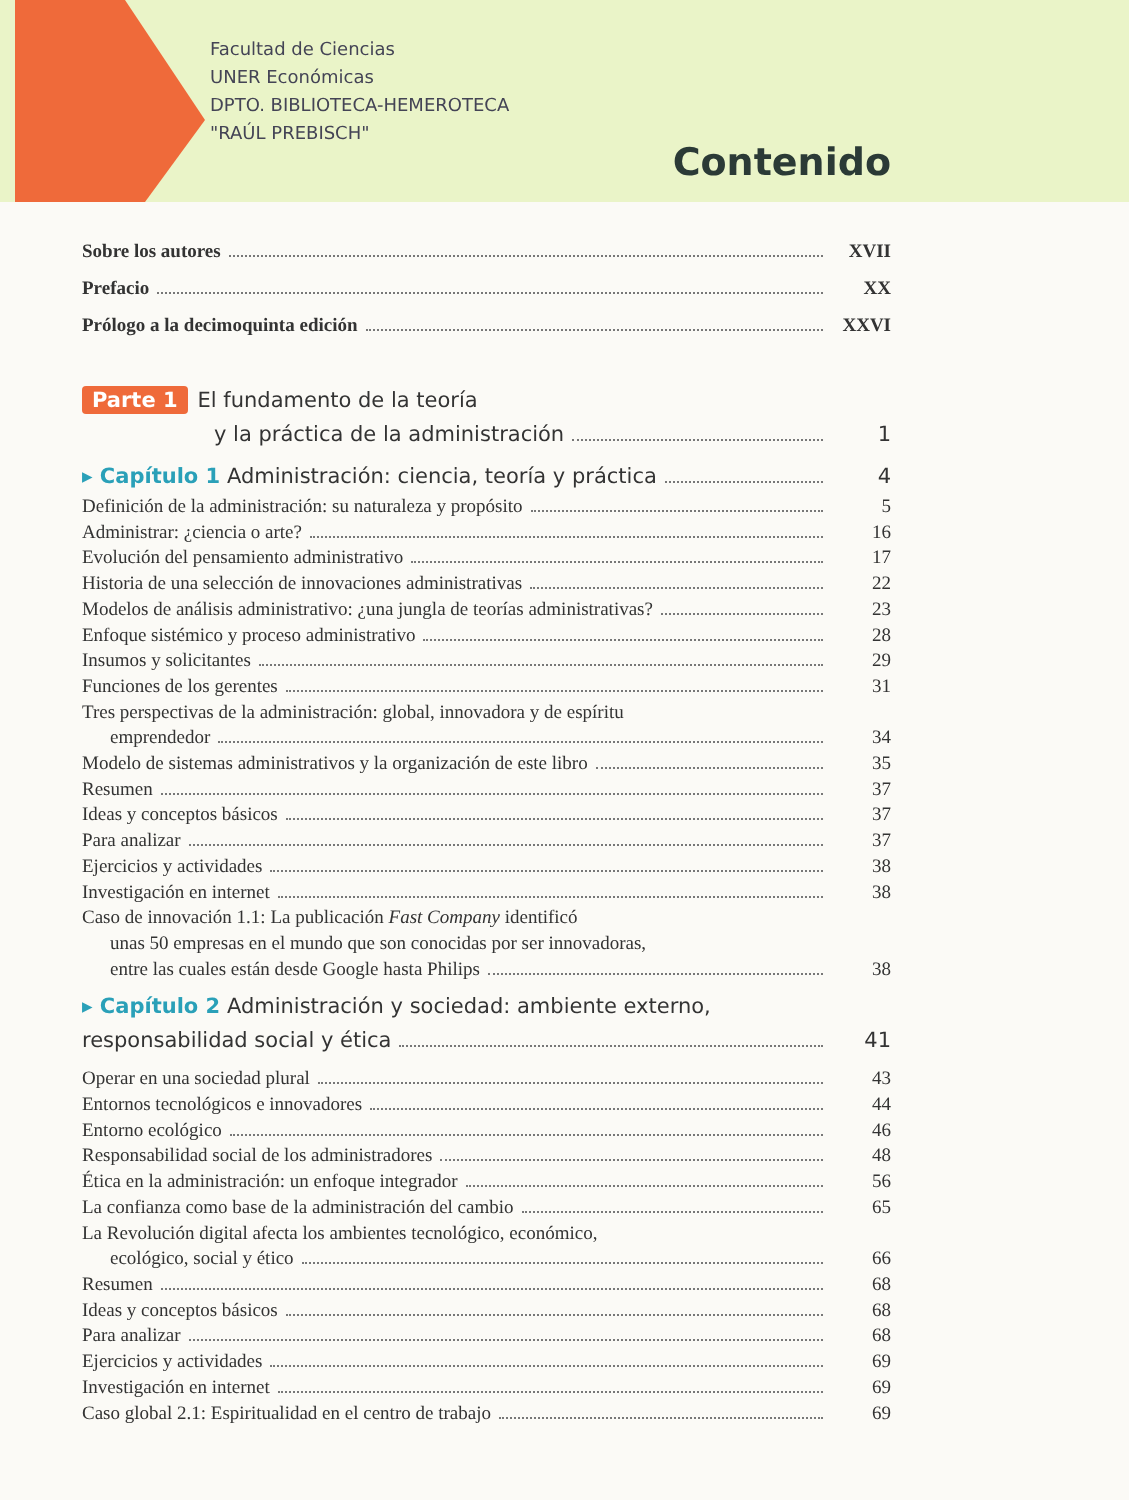Facultad de Ciencias
UNER Económicas
DPTO. BIBLIOTECA-HEMEROTECA
"RAÚL PREBISCH"
Contenido
Sobre los autores XVII
Prefacio XX
Prólogo a la decimoquinta edición XXVI
Parte 1 El fundamento de la teoría
y la práctica de la administración 1
▸ Capítulo 1 Administración: ciencia, teoría y práctica 4
Definición de la administración: su naturaleza y propósito 5
Administrar: ¿ciencia o arte? 16
Evolución del pensamiento administrativo 17
Historia de una selección de innovaciones administrativas 22
Modelos de análisis administrativo: ¿una jungla de teorías administrativas? 23
Enfoque sistémico y proceso administrativo 28
Insumos y solicitantes 29
Funciones de los gerentes 31
Tres perspectivas de la administración: global, innovadora y de espíritu
emprendedor 34
Modelo de sistemas administrativos y la organización de este libro 35
Resumen 37
Ideas y conceptos básicos 37
Para analizar 37
Ejercicios y actividades 38
Investigación en internet 38
Caso de innovación 1.1: La publicación Fast Company identificó
unas 50 empresas en el mundo que son conocidas por ser innovadoras,
entre las cuales están desde Google hasta Philips 38
▸ Capítulo 2 Administración y sociedad: ambiente externo,
responsabilidad social y ética 41
Operar en una sociedad plural 43
Entornos tecnológicos e innovadores 44
Entorno ecológico 46
Responsabilidad social de los administradores 48
Ética en la administración: un enfoque integrador 56
La confianza como base de la administración del cambio 65
La Revolución digital afecta los ambientes tecnológico, económico,
ecológico, social y ético 66
Resumen 68
Ideas y conceptos básicos 68
Para analizar 68
Ejercicios y actividades 69
Investigación en internet 69
Caso global 2.1: Espiritualidad en el centro de trabajo 69